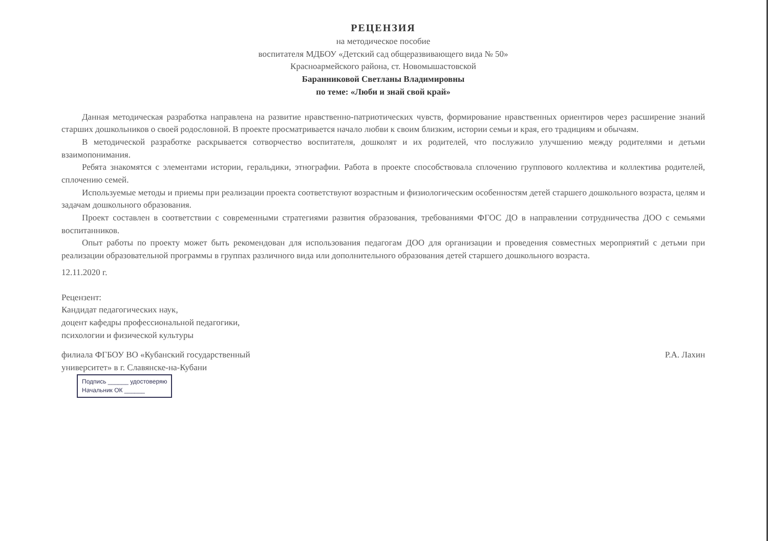РЕЦЕНЗИЯ
на методическое пособие
воспитателя МДБОУ «Детский сад общеразвивающего вида № 50»
Красноармейского района, ст. Новомышастовской
Баранниковой Светланы Владимировны
по теме: «Люби и знай свой край»
Данная методическая разработка направлена на развитие нравственно-патриотических чувств, формирование нравственных ориентиров через расширение знаний старших дошкольников о своей родословной. В проекте просматривается начало любви к своим близким, истории семьи и края, его традициям и обычаям.
В методической разработке раскрывается сотворчество воспитателя, дошколят и их родителей, что послужило улучшению между родителями и детьми взаимопонимания.
Ребята знакомятся с элементами истории, геральдики, этнографии. Работа в проекте способствовала сплочению группового коллектива и коллектива родителей, сплочению семей.
Используемые методы и приемы при реализации проекта соответствуют возрастным и физиологическим особенностям детей старшего дошкольного возраста, целям и задачам дошкольного образования.
Проект составлен в соответствии с современными стратегиями развития образования, требованиями ФГОС ДО в направлении сотрудничества ДОО с семьями воспитанников.
Опыт работы по проекту может быть рекомендован для использования педагогам ДОО для организации и проведения совместных мероприятий с детьми при реализации образовательной программы в группах различного вида или дополнительного образования детей старшего дошкольного возраста.
12.11.2020 г.
Рецензент:
Кандидат педагогических наук,
доцент кафедры профессиональной педагогики,
психологии и физической культуры
филиала ФГБОУ ВО «Кубанский государственный
университет» в г. Славянске-на-Кубани
Р.А. Лахин
Подпись ______ удостоверяю
Начальник ОК ______